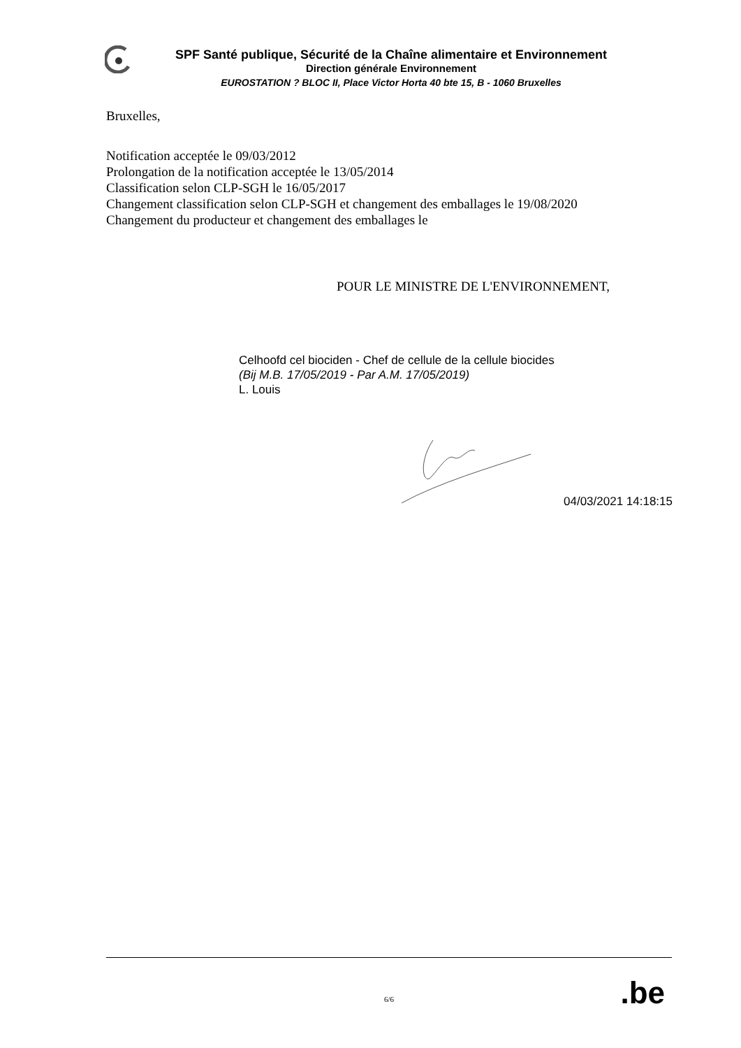SPF Santé publique, Sécurité de la Chaîne alimentaire et Environnement
Direction générale Environnement
EUROSTATION ? BLOC II, Place Victor Horta 40 bte 15, B - 1060 Bruxelles
Bruxelles,
Notification acceptée le 09/03/2012
Prolongation de la notification acceptée le 13/05/2014
Classification selon CLP-SGH le 16/05/2017
Changement classification selon CLP-SGH et changement des emballages le 19/08/2020
Changement du producteur et changement des emballages le
POUR LE MINISTRE DE L'ENVIRONNEMENT,
Celhoofd cel biociden - Chef de cellule de la cellule biocides
(Bij M.B. 17/05/2019 - Par A.M. 17/05/2019)
L. Louis
04/03/2021 14:18:15
6/6
.be